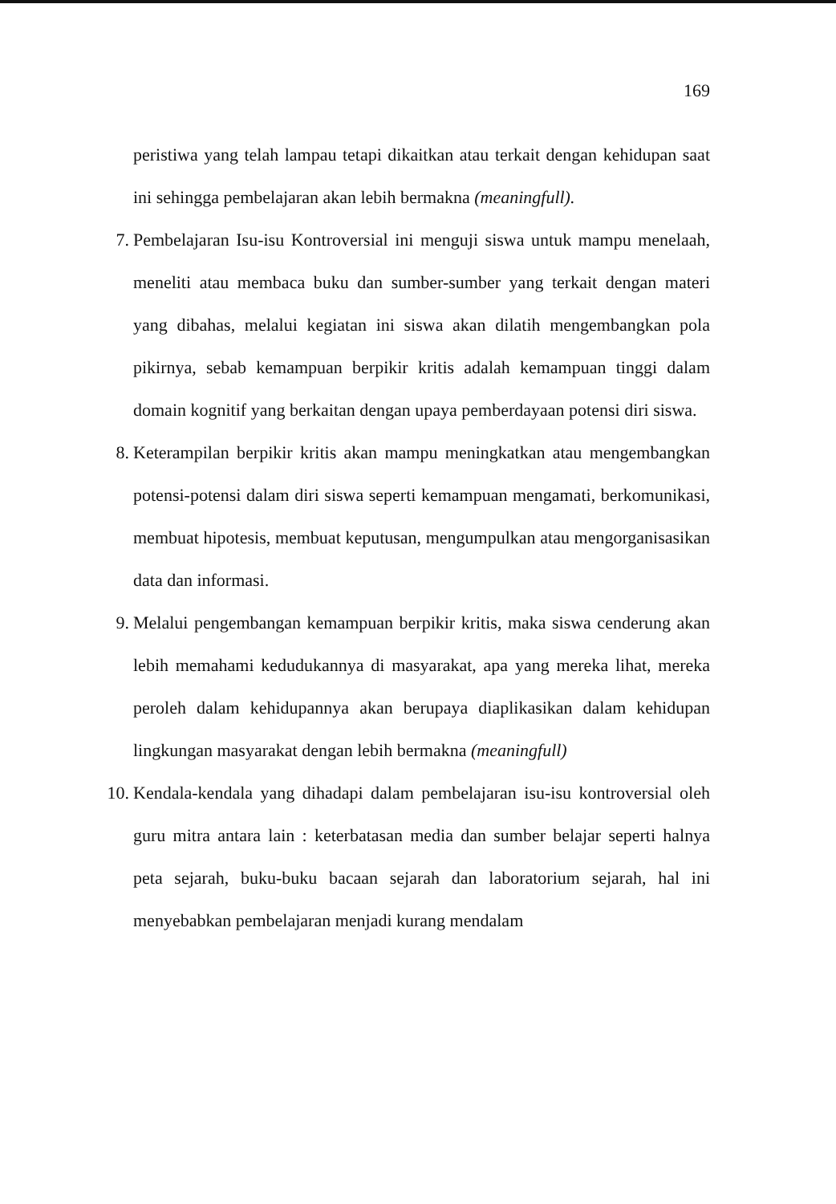169
peristiwa yang telah lampau tetapi dikaitkan atau terkait dengan kehidupan saat ini sehingga pembelajaran akan lebih bermakna (meaningfull).
7. Pembelajaran Isu-isu Kontroversial ini menguji siswa untuk mampu menelaah, meneliti atau membaca buku dan sumber-sumber yang terkait dengan materi yang dibahas, melalui kegiatan ini siswa akan dilatih mengembangkan pola pikirnya, sebab kemampuan berpikir kritis adalah kemampuan tinggi dalam domain kognitif yang berkaitan dengan upaya pemberdayaan potensi diri siswa.
8. Keterampilan berpikir kritis akan mampu meningkatkan atau mengembangkan potensi-potensi dalam diri siswa seperti kemampuan mengamati, berkomunikasi, membuat hipotesis, membuat keputusan, mengumpulkan atau mengorganisasikan data dan informasi.
9. Melalui pengembangan kemampuan berpikir kritis, maka siswa cenderung akan lebih memahami kedudukannya di masyarakat, apa yang mereka lihat, mereka peroleh dalam kehidupannya akan berupaya diaplikasikan dalam kehidupan lingkungan masyarakat dengan lebih bermakna (meaningfull)
10.
Kendala-kendala yang dihadapi dalam pembelajaran isu-isu kontroversial oleh guru mitra antara lain : keterbatasan media dan sumber belajar seperti halnya peta sejarah, buku-buku bacaan sejarah dan laboratorium sejarah, hal ini menyebabkan pembelajaran menjadi kurang mendalam